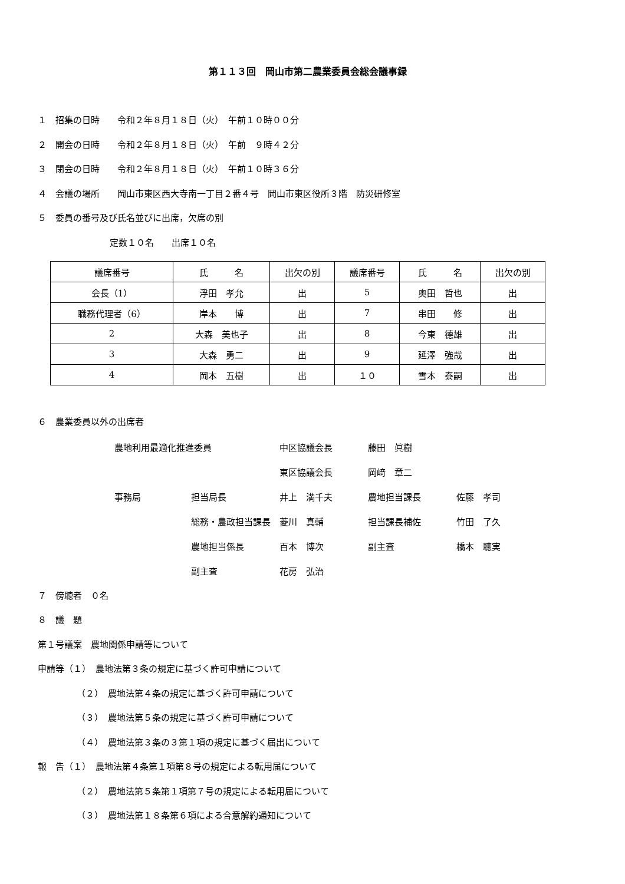第１１３回　岡山市第二農業委員会総会議事録
１　招集の日時　　令和２年８月１８日（火）　午前１０時００分
２　開会の日時　　令和２年８月１８日（火）　午前　９時４２分
３　閉会の日時　　令和２年８月１８日（火）　午前１０時３６分
４　会議の場所　　岡山市東区西大寺南一丁目２番４号　岡山市東区役所３階　防災研修室
５　委員の番号及び氏名並びに出席，欠席の別
定数１０名　　出席１０名
| 議席番号 | 氏 名 | 出欠の別 | 議席番号 | 氏 名 | 出欠の別 |
| 会長（1） | 浮田 孝允 | 出 | 5 | 奥田 哲也 | 出 |
| 職務代理者（6） | 岸本 博 | 出 | 7 | 串田 修 | 出 |
| 2 | 大森 美也子 | 出 | 8 | 今東 德雄 | 出 |
| 3 | 大森 勇二 | 出 | 9 | 延澤 強哉 | 出 |
| 4 | 岡本 五樹 | 出 | １０ | 雪本 泰嗣 | 出 |
６　農業委員以外の出席者
農地利用最適化推進委員
中区協議会長
藤田　眞樹
東区協議会長
岡﨑　章二
事務局
担当局長
井上　満千夫
農地担当課長
佐藤　孝司
総務・農政担当課長　菱川　真輔
担当課長補佐
竹田　了久
農地担当係長
百本　博次
副主査
橋本　聴実
副主査
花房　弘治
７　傍聴者　０名
８　議　題
第１号議案　農地関係申請等について
申請等（１）　農地法第３条の規定に基づく許可申請について
（２）　農地法第４条の規定に基づく許可申請について
（３）　農地法第５条の規定に基づく許可申請について
（４）　農地法第３条の３第１項の規定に基づく届出について
報　告（１）　農地法第４条第１項第８号の規定による転用届について
（２）　農地法第５条第１項第７号の規定による転用届について
（３）　農地法第１８条第６項による合意解約通知について